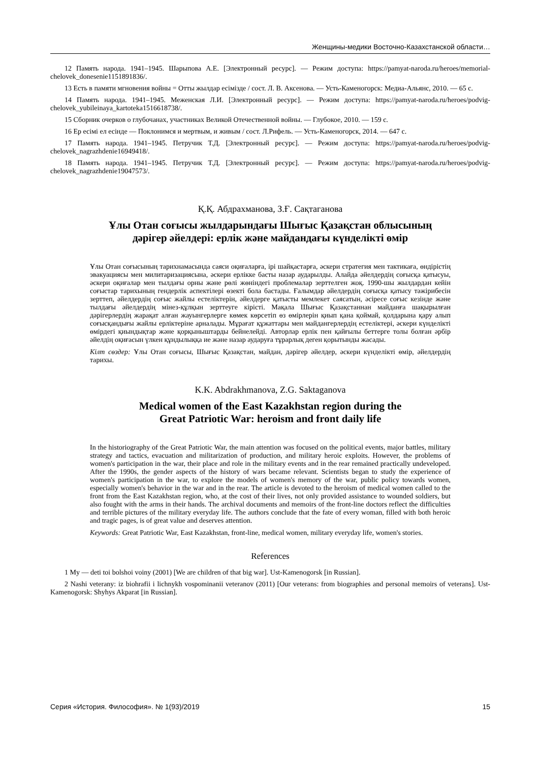Женщины-медики Восточно-Казахстанской области…
12 Память народа. 1941–1945. Шарыпова А.Е. [Электронный ресурс]. — Режим доступа: https://pamyat-naroda.ru/heroes/memorial-chelovek_donesenie1151891836/.
13 Есть в памяти мгновения войны = Отты жылдар есімізде / сост. Л. В. Аксенова. — Усть-Каменогорск: Медиа-Альянс, 2010. — 65 с.
14 Память народа. 1941–1945. Меженская Л.И. [Электронный ресурс]. — Режим доступа: https://pamyat-naroda.ru/heroes/podvig-chelovek_yubileinaya_kartoteka1516618738/.
15 Сборник очерков о глубочанах, участниках Великой Отечественной войны. — Глубокое, 2010. — 159 с.
16 Ер есімі ел есінде — Поклонимся и мертвым, и живым / сост. Л.Рифель. — Усть-Каменогорск, 2014. — 647 с.
17 Память народа. 1941–1945. Петручик Т.Д. [Электронный ресурс]. — Режим доступа: https://pamyat-naroda.ru/heroes/podvig-chelovek_nagrazhdenie16949418/.
18 Память народа. 1941–1945. Петручик Т.Д. [Электронный ресурс]. — Режим доступа: https://pamyat-naroda.ru/heroes/podvig-chelovek_nagrazhdenie19047573/.
Қ.Қ. Абдрахманова, З.Ғ. Сақтаганова
Ұлы Отан соғысы жылдарындағы Шығыс Қазақстан облысының
дәрігер әйелдері: ерлік және майдандағы күнделікті өмір
Ұлы Отан соғысының тарихнамасында саяси оқиғаларға, ірі шайқастарға, әскери стратегия мен тактикаға, өндірістің эвакуациясы мен милитаризациясына, әскери ерлікке басты назар аударылды. Алайда әйелдердің соғысқа қатысуы, әскери оқиғалар мен тылдағы орны және рөлі жөніндегі проблемалар зерттелген жоқ. 1990-шы жылдардан кейін соғыстар тарихының гендерлік аспектілері өзекті бола бастады. Ғалымдар әйелдердің соғысқа қатысу тәжірибесін зерттеп, әйелдердің соғыс жайлы естеліктерін, әйелдерге қатысты мемлекет саясатын, әсіресе соғыс кезінде және тылдағы әйелдердің мінез-құлқын зерттеуге кірісті. Мақала Шығыс Қазақстаннан майданға шақырылған дәрігерлердің жарақат алған жауынгерлерге көмек көрсетіп өз өмірлерін қиып қана қоймай, қолдарына қару алып соғысқандығы жайлы ерліктеріне арналады. Мұрағат құжаттары мен майдангерлердің естеліктері, әскери күнделікті өмірдегі қиындықтар және қорқыныштарды бейнелейді. Авторлар ерлік пен қайғылы беттерге толы болған әрбір әйелдің оқиғасын үлкен құндылыққа ие және назар аударуға тұрарлық деген қорытынды жасады.
Кілт сөздер: Ұлы Отан соғысы, Шығыс Қазақстан, майдан, дәрігер әйелдер, әскери күнделікті өмір, әйелдердің тарихы.
K.K. Abdrakhmanova, Z.G. Saktaganova
Medical women of the East Kazakhstan region during the
Great Patriotic War: heroism and front daily life
In the historiography of the Great Patriotic War, the main attention was focused on the political events, major battles, military strategy and tactics, evacuation and militarization of production, and military heroic exploits. However, the problems of women's participation in the war, their place and role in the military events and in the rear remained practically undeveloped. After the 1990s, the gender aspects of the history of wars became relevant. Scientists began to study the experience of women's participation in the war, to explore the models of women's memory of the war, public policy towards women, especially women's behavior in the war and in the rear. The article is devoted to the heroism of medical women called to the front from the East Kazakhstan region, who, at the cost of their lives, not only provided assistance to wounded soldiers, but also fought with the arms in their hands. The archival documents and memoirs of the front-line doctors reflect the difficulties and terrible pictures of the military everyday life. The authors conclude that the fate of every woman, filled with both heroic and tragic pages, is of great value and deserves attention.
Keywords: Great Patriotic War, East Kazakhstan, front-line, medical women, military everyday life, women's stories.
References
1 My — deti toi bolshoi voiny (2001) [We are children of that big war]. Ust-Kamenogorsk [in Russian].
2 Nashi veterany: iz biohrafii i lichnykh vospominanii veteranov (2011) [Our veterans: from biographies and personal memoirs of veterans]. Ust-Kamenogorsk: Shyhys Akparat [in Russian].
Серия «История. Философия». № 1(93)/2019 15